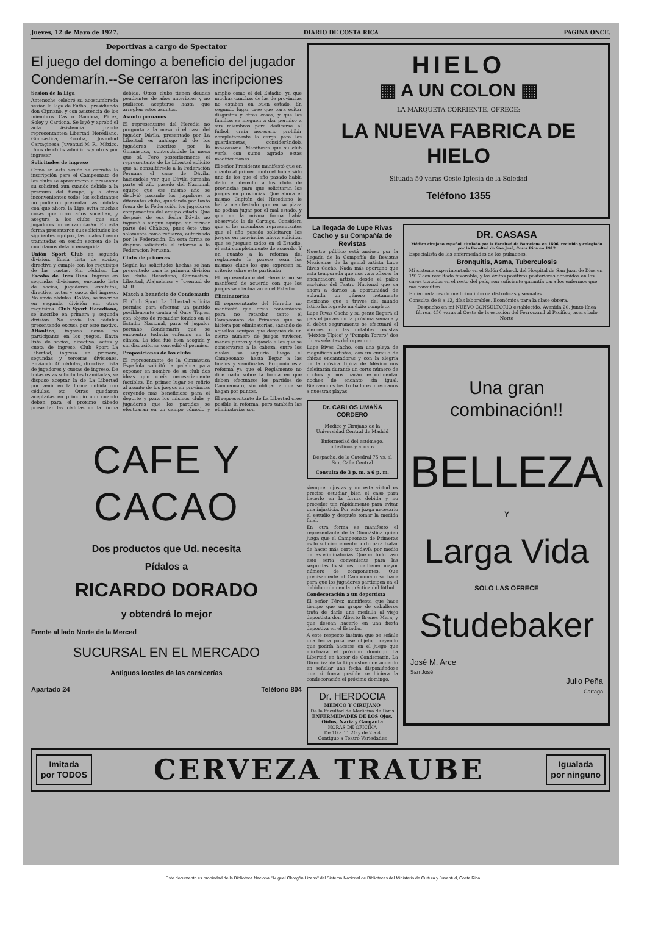Jueves, 12 de Mayo de 1927. DIARIO DE COSTA RICA PAGINA ONCE.
Deportivas a cargo de Spectator
El juego del domingo a beneficio del jugador Condemarín.--Se cerraron las incripciones
Sesión de la Liga
Antenoche celebró su acostumbrada sesión la Liga de Fútbol, presidiendo don Cipriano, y con asistencia de los miembros Castro Gamboa, Pérez, Soley y Cardona. Se leyó y aprobó el acta. Asistencia grande representantes: Libertad, Herediano, Gimnástica, Escoba, Juventud Cartaginesa, Juventud M. R., México. Unos de clubs admitidos y otros por ingresar.
Solicitudes de ingreso
Como en esta sesión se cerraba la inscripción para el Campeonato de los clubs se apresuraron a presentar su solicitud aun cuando debido a la premura del tiempo, y a otros inconvenientes todos los solicitantes no pudieron presentar las cédulas con que ahora la Liga evita muchas cosas que otros años sucedían, y asegura a los clubs que sus jugadores no se cambiarán. En esta forma presentaron sus solicitudes los siguientes equipos, las cuales fueron tramitadas en sesión secreta de la cual damos detalle enseguida.
Unión Sport Club en segunda división. Envía lista de socios, directiva y cumple con los requisitos de las cuotas. Sin cédulas. La Escoba de Tres Ríos. Ingresa en segundas divisiones, enviando lista de socios, jugadores, estatutos, directiva, actas y cuota del ingreso. No envía cédulas. Colón, se inscribe en segunda división sin otros requisitos. Club Sport Herediano, se inscribe en primera y segunda división. No envía las cédulas presentando excusa por este motivo. Atlántico, ingresa como no participante en los juegos. Envía lista de socios, directiva, actas y cuota de ingreso. Club Sport La Libertad, ingresa en primera, segundas y terceras divisiones. Enviando 40 cédulas, directiva, lista de jugadores y cuotas de ingreso. De todas estas solicitudes tramitadas, se dispuso aceptar la de La Libertad por venir en la forma debida con cédulas, etc. Otras quedaron aceptadas en principio aun cuando deben para el próximo sábado presentar las cédulas en la forma debida. Otros clubs tienen deudas pendientes de años anteriores y no pudieron aceptarse hasta que arreglen estos asuntos.
Asunto peruanos
El representante del Heredia no pregunta a la mesa si el caso del jugador Dávila, presentado por La Libertad es análogo al de los jugadores inscritos por la Gimnástica, contestándole la mesa que sí. Pero posteriormente el representante de La Libertad solicitó que al consultársele a la Federación Peruana el caso de Dávila, haciéndole ver que Dávila formaba parte el año pasado del Nacional, equipo que ese mismo año se disolvió pasando los jugadores a diferentes clubs, quedando por tanto fuera de la Federación los jugadores componentes del equipo citado. Que después de esa fecha Dávila no ingresó a ningún equipo, sin formar parte del Chalaco, pues éste vino solamente como refuerzo, autorizado por la Federación. En esta forma se dispuso solicitarle el informe a la Federación Peruana.
Clubs de primeras
Según las solicitudes hechas se han presentado para la primera división los clubs Herediano, Gimnástica, Libertad, Alajuelense y Juventud de M. R.
Match a beneficio de Condemarín
El Club Sport La Libertad solicita permiso para efectuar un partido posiblemente contra el Once Tigres, con objeto de recaudar fondos en el Estadio Nacional, para el jugador peruano Condemarín que se encuentra todavía enfermo en la clínica. La idea fué bien acogida y sin discusión se concedió el permiso.
Proposiciones de los clubs
El representante de la Gimnástica Española solicitó la palabra para exponer en nombre de su club dos ideas que creía necesariamente factibles. En primer lugar se refirió al asunto de los juegos en provincias creyendo más beneficioso para el deporte y para los mismos clubs y jugadores que los partidos se efectuaran en un campo cómodo y amplio como el del Estadio, ya que muchas canchas de las de provincias no estaban en buen estado. En segundo lugar cree que para evitar disgustos y otras cosas, y que las familias se nieguen a dar permiso a sus miembros para dedicarse al fútbol, creía necesario prohibir completamente la carga para los guardametas, considerándola innecesaria. Manifiesta que su club vería con sumo agrado estas modificaciones.
El señor Presidente manifestó que en cuanto al primer punto él había sido uno de los que el año pasado había dado el derecho a los clubs de provincias para que solicitaran los juegos en provincias. Que ahora el mismo Capitán del Herediano le había manifestado que en su plaza no podían jugar por el mal estado, y que en la misma forma había observado la de Cartago. Considera que si los miembros representantes que el año pasado solicitaron los juegos en provincias ahora solicitan que se jueguen todos en el Estadio, él está completamente de acuerdo. Y en cuanto a la reforma del reglamento le parece sean los mismos clubs los que expresen su criterio sobre este particular.
El representante del Heredia no se manifestó de acuerdo con que los juegos se efectuaran en el Estadio.
Eliminatorias
El representante del Heredia no manifestó que creía conveniente para no retardar tanto el Campeonato de Primeras que se hiciera por eliminatorias, sacando de aquellos equipos que después de un cierto número de juegos tuvieren menos puntos y dejando a los que se conservaran a la cabeza, entre los cuales se seguiría luego el Campeonato, hasta llegar a las finales y semifinales. Proponía esta reforma ya que el Reglamento no dice nada sobre la forma en que deben efectuarse los partidos de Campeonato, sin obligar a que se hagan por puntos.
El representante de La Libertad cree posible la reforma, pero también las eliminatorias son
CAFE Y CACAO
Dos productos que Ud. necesita
Pídalos a
RICARDO DORADO
y obtendrá lo mejor
Frente al lado Norte de la Merced
SUCURSAL EN EL MERCADO
Antiguos locales de las carnicerías
Apartado 24 Teléfono 804
HIELO
▦ A UN COLON ▦
LA MARQUETA CORRIENTE, OFRECE:
LA NUEVA FABRICA DE HIELO
Situada 50 varas Oeste Iglesia de la Soledad
Teléfono 1355
La llegada de Lupe Rivas Cacho y su Compañía de Revistas
Nuestro público está ansioso por la llegada de la Compañía de Revistas Mexicanas de la genial artista Lupe Rivas Cacho. Nada más oportuno que esta temporada que nos va a ofrecer la encantadora artista desde el palco escénico del Teatro Nacional que va ahora a darnos la oportunidad de aplaudir un género netamente mexicano que a través del mundo latino ha logrado un éxito completo.
Lupe Rivas Cacho y su gente llegará al país el jueves de la próxima semana y el debut seguramente se efectuará el viernes con las notables revistas "México Típico" y "Pompín Torero" dos obras selectas del repertorio.
Lupe Rivas Cacho, con una pleya de magníficos artistas, con un cúmulo de chicas encantadoras y con la alegría de la música típica de México nos deleitarán durante un corto número de noches y nos harán experimentar noches de encanto sin igual. Bienvenidos los trobadores mexicanos a nuestras playas.
Dr. CARLOS UMAÑA CORDERO
Médico y Cirujano de la Universidad Central de Madrid
Enfermedad del estómago, intestinos y anexos
Despacho, de la Catedral 75 vs. al Sur, Calle Central
Consulta de 3 p. m. a 6 p. m.
siempre injustas y en esta virtud es preciso estudiar bien el caso para hacerlo en la forma debida y no proceder tan rápidamente para evitar una injusticia. Por esto juzga necesario el estudio y después tomar la medida final.
En otra forma se manifestó el representante de la Gimnástica quien juzga que el Campeonato de Primeras es lo suficientemente corto para tratar de hacer más corto todavía por medio de las eliminatorias. Que en todo caso esto sería conveniente para las segundas divisiones, que tienen mayor número de componentes. Que precisamente el Campeonato se hace para que los jugadores participen en el debido orden en la práctica del fútbol.
Condecoración a un deportista
El señor Pérez manifiesta que hace tiempo que un grupo de caballeros trata de darle una medalla al viejo deportista don Alberto Brenes Mera, y que desean hacerlo en una fiesta deportiva en el Estadio.
A este respecto insinúa que se señale una fecha para ese objeto, creyendo que podría hacerse en el juego que efectuará el próximo domingo La Libertad en honor de Condemarín. La Directiva de la Liga estuvo de acuerdo en señalar una fecha disponiéndose que si fuera posible se hiciera la condecoración el próximo domingo.
Dr. HERDOCIA
MEDICO Y CIRUJANO
De la Facultad de Medicina de París
ENFERMEDADES DE LOS Ojos, Oídos, Nariz y Garganta
HORAS DE OFICINA
De 10 a 11.20 y de 2 a 4
Contiguo a Teatro Variedades
DR. CASASA
Médico cirujano español, titulado por la Facultad de Barcelona en 1896, reciuido y colegiado por la Facultad de San José, Costa Rica en 1912
Especialista de las enfermedades de los pulmones.
Bronquitis, Asma, Tuberculosis
Mi sistema experimentado en el Salón Calneck del Hospital de San Juan de Dios en 1917 con resultado favorable, y los éxitos positivos posteriores obtenidos en los casos tratados en el resto del país, son suficiente garantía para los enfermos que me consulten.
Enfermedades de medicina interna distróficas y sexuales.
Consulta de 8 a 12, días laborables. Económica para la clase obrera.
Despacho en mi NUEVO CONSULTORIO establecido, Avenida 20, junto línea férrea, 450 varas al Oeste de la estación del Ferrocarril al Pacífico, acera lado Norte
Una gran combinación!!
BELLEZA
Y
Larga Vida
SOLO LAS OFRECE
Studebaker
José M. Arce
San José
Julio Peña
Cartago
Imitada
por TODOS
CERVEZA TRAUBE
Igualada
por ninguno
Este documento es propiedad de la Biblioteca Nacional "Miguel Obregón Lizano" del Sistema Nacional de Bibliotecas del Ministerio de Cultura y Juventud, Costa Rica.